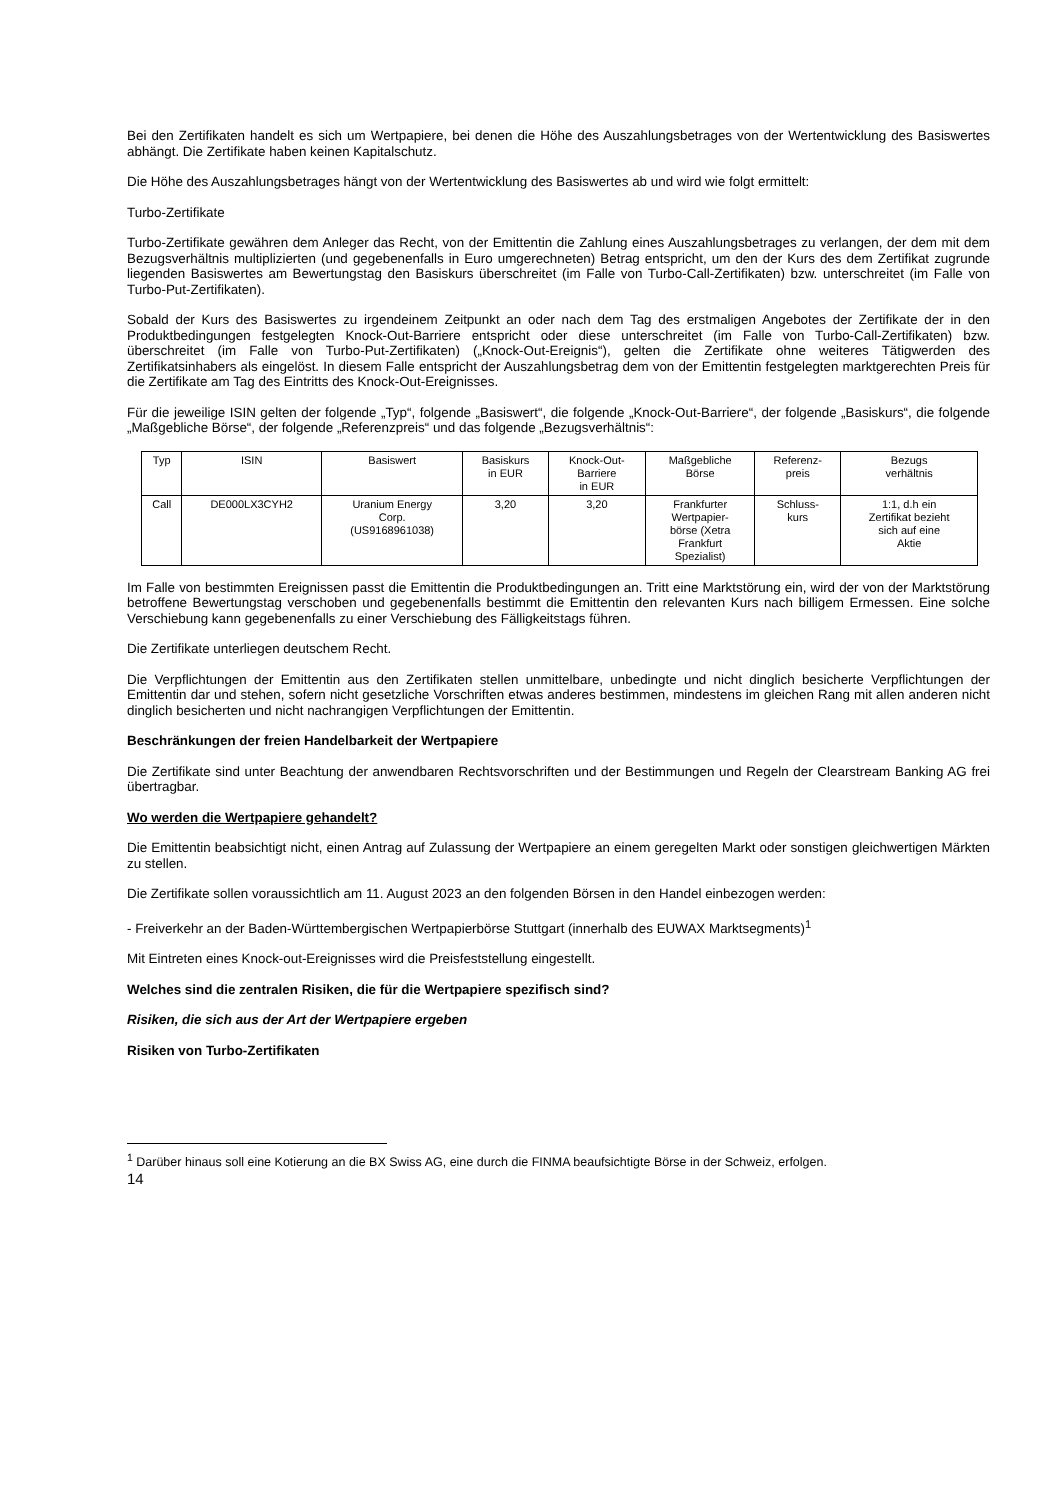Bei den Zertifikaten handelt es sich um Wertpapiere, bei denen die Höhe des Auszahlungsbetrages von der Wertentwicklung des Basiswertes abhängt. Die Zertifikate haben keinen Kapitalschutz.
Die Höhe des Auszahlungsbetrages hängt von der Wertentwicklung des Basiswertes ab und wird wie folgt ermittelt:
Turbo-Zertifikate
Turbo-Zertifikate gewähren dem Anleger das Recht, von der Emittentin die Zahlung eines Auszahlungsbetrages zu verlangen, der dem mit dem Bezugsverhältnis multiplizierten (und gegebenenfalls in Euro umgerechneten) Betrag entspricht, um den der Kurs des dem Zertifikat zugrunde liegenden Basiswertes am Bewertungstag den Basiskurs überschreitet (im Falle von Turbo-Call-Zertifikaten) bzw. unterschreitet (im Falle von Turbo-Put-Zertifikaten).
Sobald der Kurs des Basiswertes zu irgendeinem Zeitpunkt an oder nach dem Tag des erstmaligen Angebotes der Zertifikate der in den Produktbedingungen festgelegten Knock-Out-Barriere entspricht oder diese unterschreitet (im Falle von Turbo-Call-Zertifikaten) bzw. überschreitet (im Falle von Turbo-Put-Zertifikaten) („Knock-Out-Ereignis“), gelten die Zertifikate ohne weiteres Tätigwerden des Zertifikatsinhabers als eingelöst. In diesem Falle entspricht der Auszahlungsbetrag dem von der Emittentin festgelegten marktgerechten Preis für die Zertifikate am Tag des Eintritts des Knock-Out-Ereignisses.
Für die jeweilige ISIN gelten der folgende „Typ“, folgende „Basiswert“, die folgende „Knock-Out-Barriere“, der folgende „Basiskurs“, die folgende „Maßgebliche Börse“, der folgende „Referenzpreis“ und das folgende „Bezugsverhältnis“:
| Typ | ISIN | Basiswert | Basiskurs in EUR | Knock-Out- Barriere in EUR | Maßgebliche Börse | Referenz- preis | Bezugs verhältnis |
| --- | --- | --- | --- | --- | --- | --- | --- |
| Call | DE000LX3CYH2 | Uranium Energy Corp. (US9168961038) | 3,20 | 3,20 | Frankfurter Wertpapier- börse (Xetra Frankfurt Spezialist) | Schluss- kurs | 1:1, d.h ein Zertifikat bezieht sich auf eine Aktie |
Im Falle von bestimmten Ereignissen passt die Emittentin die Produktbedingungen an. Tritt eine Marktstörung ein, wird der von der Marktstörung betroffene Bewertungstag verschoben und gegebenenfalls bestimmt die Emittentin den relevanten Kurs nach billigem Ermessen. Eine solche Verschiebung kann gegebenenfalls zu einer Verschiebung des Fälligkeitstags führen.
Die Zertifikate unterliegen deutschem Recht.
Die Verpflichtungen der Emittentin aus den Zertifikaten stellen unmittelbare, unbedingte und nicht dinglich besicherte Verpflichtungen der Emittentin dar und stehen, sofern nicht gesetzliche Vorschriften etwas anderes bestimmen, mindestens im gleichen Rang mit allen anderen nicht dinglich besicherten und nicht nachrangigen Verpflichtungen der Emittentin.
Beschränkungen der freien Handelbarkeit der Wertpapiere
Die Zertifikate sind unter Beachtung der anwendbaren Rechtsvorschriften und der Bestimmungen und Regeln der Clearstream Banking AG frei übertragbar.
Wo werden die Wertpapiere gehandelt?
Die Emittentin beabsichtigt nicht, einen Antrag auf Zulassung der Wertpapiere an einem geregelten Markt oder sonstigen gleichwertigen Märkten zu stellen.
Die Zertifikate sollen voraussichtlich am 11. August 2023 an den folgenden Börsen in den Handel einbezogen werden:
- Freiverkehr an der Baden-Württembergischen Wertpapierbörse Stuttgart (innerhalb des EUWAX Marktsegments)<sup>1</sup>
Mit Eintreten eines Knock-out-Ereignisses wird die Preisfeststellung eingestellt.
Welches sind die zentralen Risiken, die für die Wertpapiere spezifisch sind?
Risiken, die sich aus der Art der Wertpapiere ergeben
Risiken von Turbo-Zertifikaten
<sup>1</sup> Darüber hinaus soll eine Kotierung an die BX Swiss AG, eine durch die FINMA beaufsichtigte Börse in der Schweiz, erfolgen.
14